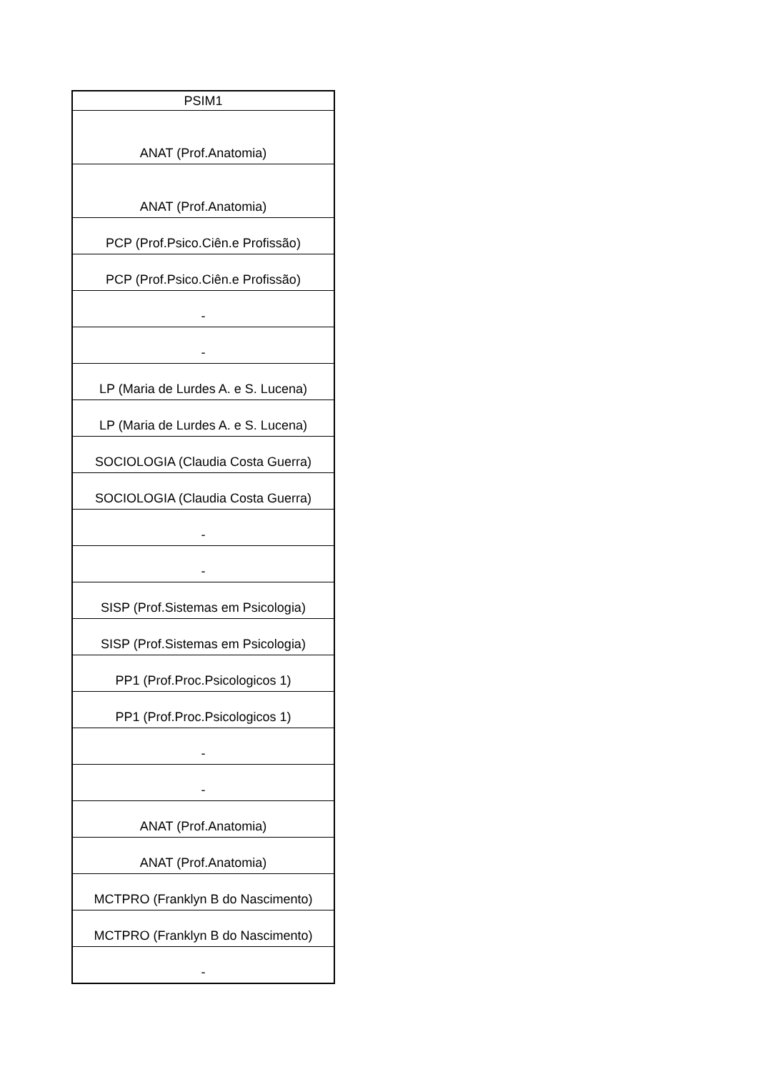| PSIM1 |
| --- |
| ANAT (Prof.Anatomia) |
| ANAT (Prof.Anatomia) |
| PCP (Prof.Psico.Ciên.e Profissão) |
| PCP (Prof.Psico.Ciên.e Profissão) |
| - |
| - |
| LP (Maria de Lurdes A. e S. Lucena) |
| LP (Maria de Lurdes A. e S. Lucena) |
| SOCIOLOGIA (Claudia Costa Guerra) |
| SOCIOLOGIA (Claudia Costa Guerra) |
| - |
| - |
| SISP (Prof.Sistemas em Psicologia) |
| SISP (Prof.Sistemas em Psicologia) |
| PP1 (Prof.Proc.Psicologicos 1) |
| PP1 (Prof.Proc.Psicologicos 1) |
| - |
| - |
| ANAT (Prof.Anatomia) |
| ANAT (Prof.Anatomia) |
| MCTPRO (Franklyn B do Nascimento) |
| MCTPRO (Franklyn B do Nascimento) |
| - |